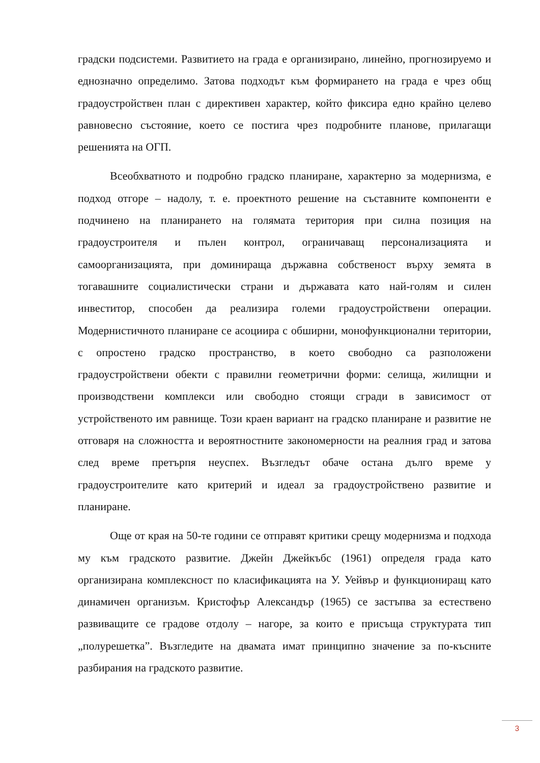градски подсистеми. Развитието на града е организирано, линейно, прогнозируемо и еднозначно определимо. Затова подходът към формирането на града е чрез общ градоустройствен план с директивен характер, който фиксира едно крайно целево равновесно състояние, което се постига чрез подробните планове, прилагащи решенията на ОГП.
Всеобхватното и подробно градско планиране, характерно за модернизма, е подход отгоре – надолу, т. е. проектното решение на съставните компоненти е подчинено на планирането на голямата територия при силна позиция на градоустроителя и пълен контрол, ограничаващ персонализацията и самоорганизацията, при доминираща държавна собственост върху земята в тогавашните социалистически страни и държавата като най-голям и силен инвеститор, способен да реализира големи градоустройствени операции. Модернистичното планиране се асоциира с обширни, монофункционални територии, с опростено градско пространство, в което свободно са разположени градоустройствени обекти с правилни геометрични форми: селища, жилищни и производствени комплекси или свободно стоящи сгради в зависимост от устройственото им равнище. Този краен вариант на градско планиране и развитие не отговаря на сложността и вероятностните закономерности на реалния град и затова след време претърпя неуспех. Възгледът обаче остана дълго време у градоустроителите като критерий и идеал за градоустройствено развитие и планиране.
Още от края на 50-те години се отправят критики срещу модернизма и подхода му към градското развитие. Джейн Джейкъбс (1961) определя града като организирана комплексност по класификацията на У. Уейвър и функциониращ като динамичен организъм. Кристофър Александър (1965) се застъпва за естествено развиващите се градове отдолу – нагоре, за които е присъща структурата тип „полурешетка”. Възгледите на двамата имат принципно значение за по-късните разбирания на градското развитие.
3